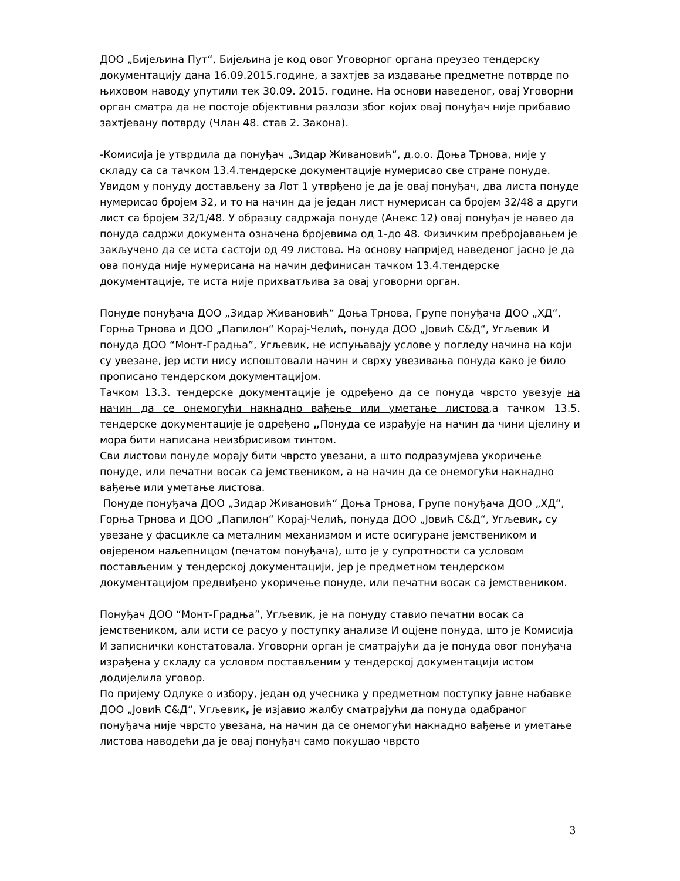ДОО „Бијељина Пут“, Бијељина је код овог Уговорног органа преузео тендерску документацију дана 16.09.2015.године, а захтјев за издавање предметне потврде по њиховом наводу упутили тек 30.09. 2015. године. На основи наведеног, овај Уговорни орган сматра да не постоје објективни разлози због којих овај понуђач није прибавио захтјевану потврду (Члан 48. став 2. Закона).
-Комисија је утврдила да понуђач „Зидар Живановић“, д.о.о. Доња Трнова, није у складу са са тачком 13.4.тендерске документације нумерисао све стране понуде. Увидом у понуду достављену за Лот 1 утврђено је да је овај понуђач, два листа понуде нумерисао бројем 32, и то на начин да је један лист нумерисан са бројем 32/48 а други лист са бројем 32/1/48. У образцу садржаја понуде (Анекс 12) овај понуђач је навео да понуда садржи документа означена бројевима од 1-до 48. Физичким пребројавањем је закључено да се иста састоји од 49 листова. На основу напријед наведеног јасно је да ова понуда није нумерисана на начин дефинисан тачком 13.4.тендерске документације, те иста није прихватљива за овај уговорни орган.
Понуде понуђача ДОО „Зидар Живановић“ Доња Трнова, Групе понуђача ДОО „ХД“, Горња Трнова и ДОО „Папилон“ Корај-Челић, понуда ДОО „Јовић С&Д“, Угљевик И понуда ДОО “Монт-Градња”, Угљевик, не испуњавају услове у погледу начина на који су увезане, јер исти нису испоштовали начин и сврху увезивања понуда како је било прописано тендерском документацијом.
Тачком 13.3. тендерске документације је одређено да се понуда чврсто увезује на начин да се онемогући накнадно вађење или уметање листова, а тачком 13.5. тендерске документације је одређено „Понуда се израђује на начин да чини цјелину и мора бити написана неизбрисивом тинтом.
Сви листови понуде морају бити чврсто увезани, а што подразумјева укоричење понуде, или печатни восак са јемствеником, а на начин да се онемогући накнадно вађење или уметање листова.
Понуде понуђача ДОО „Зидар Живановић“ Доња Трнова, Групе понуђача ДОО „ХД“, Горња Трнова и ДОО „Папилон“ Корај-Челић, понуда ДОО „Јовић С&Д“, Угљевик, су увезане у фасцикле са металним механизмом и исте осигуране јемствеником и овјереном наљепницом (печатом понуђача), што је у супротности са условом постављеним у тендерској документацији, јер је предметном тендерском документацијом предвиђено укоричење понуде, или печатни восак са јемствеником.
Понуђач ДОО “Монт-Градња”, Угљевик, је на понуду ставио печатни восак са јемствеником, али исти се расуо у поступку анализе И оцјене понуда, што је Комисија И записнички констатовала. Уговорни орган је сматрајући да је понуда овог понуђача израђена у складу са условом постављеним у тендерској документацији истом додијелила уговор.
По пријему Одлуке о избору, један од учесника у предметном поступку јавне набавке ДОО „Јовић С&Д“, Угљевик, је изјавио жалбу сматрајући да понуда одабраног понуђача није чврсто увезана, на начин да се онемогући накнадно вађење и уметање листова наводећи да је овај понуђач само покушао чврсто
3